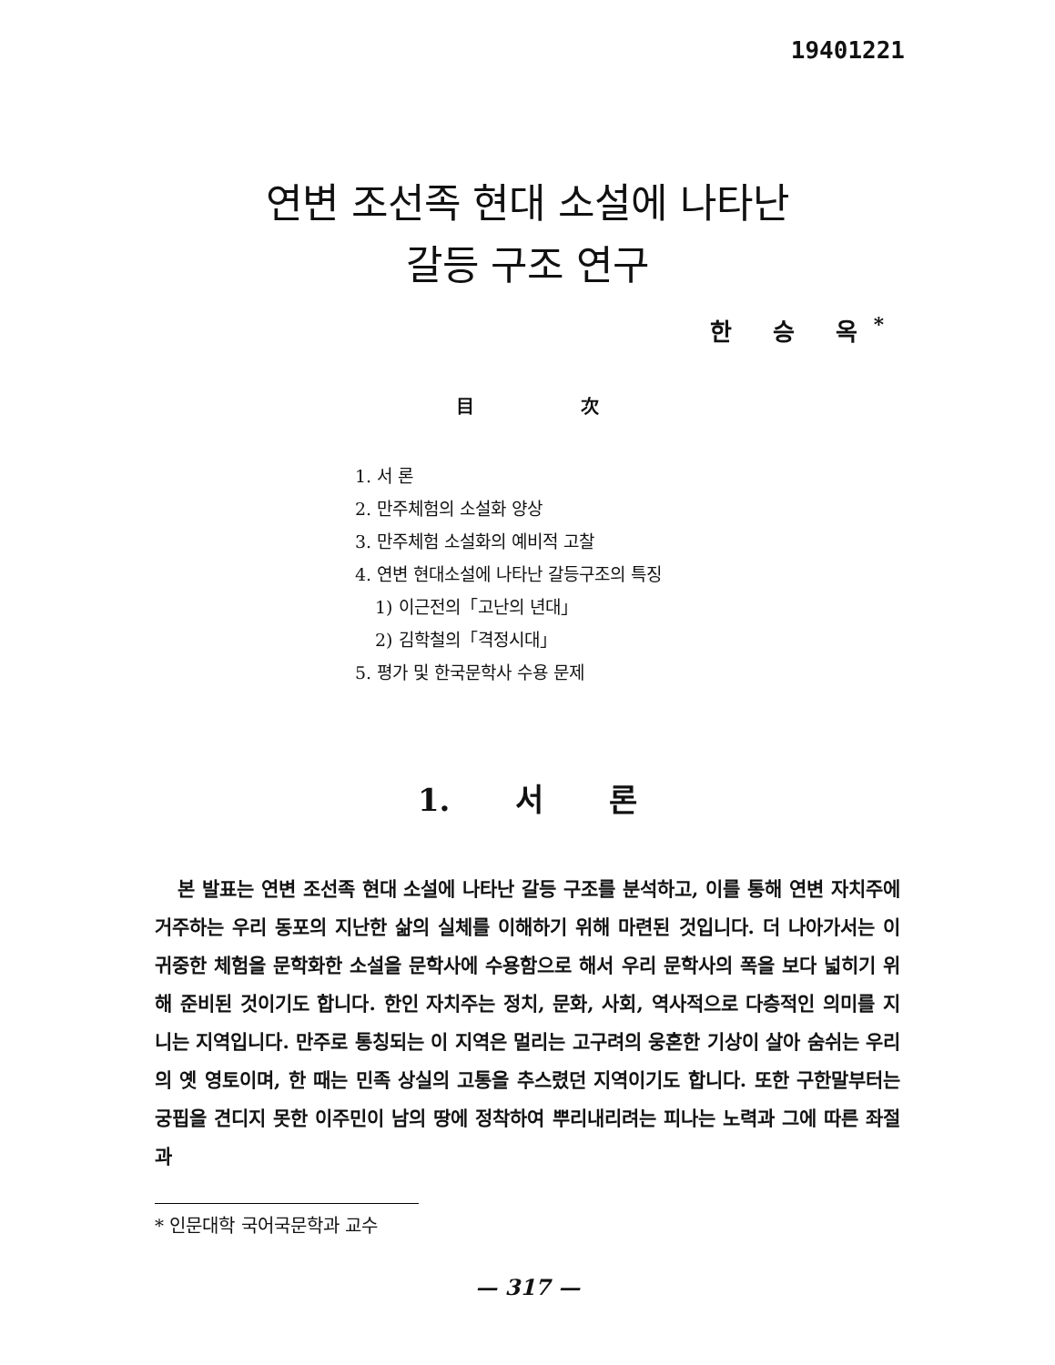19401221
연변 조선족 현대 소설에 나타난
갈등 구조 연구
한 승 옥<sup>*</sup>
目 次
1. 서 론
2. 만주체험의 소설화 양상
3. 만주체험 소설화의 예비적 고찰
4. 연변 현대소설에 나타난 갈등구조의 특징
1) 이근전의「고난의 년대」
2) 김학철의「격정시대」
5. 평가 및 한국문학사 수용 문제
1. 서 론
본 발표는 연변 조선족 현대 소설에 나타난 갈등 구조를 분석하고, 이를 통해 연변 자치주에 거주하는 우리 동포의 지난한 삶의 실체를 이해하기 위해 마련된 것입니다. 더 나아가서는 이 귀중한 체험을 문학화한 소설을 문학사에 수용함으로 해서 우리 문학사의 폭을 보다 넓히기 위해 준비된 것이기도 합니다. 한인 자치주는 정치, 문화, 사회, 역사적으로 다층적인 의미를 지니는 지역입니다. 만주로 통칭되는 이 지역은 멀리는 고구려의 웅혼한 기상이 살아 숨쉬는 우리의 옛 영토이며, 한 때는 민족 상실의 고통을 추스렸던 지역이기도 합니다. 또한 구한말부터는 궁핍을 견디지 못한 이주민이 남의 땅에 정착하여 뿌리내리려는 피나는 노력과 그에 따른 좌절과
* 인문대학 국어국문학과 교수
— 317 —